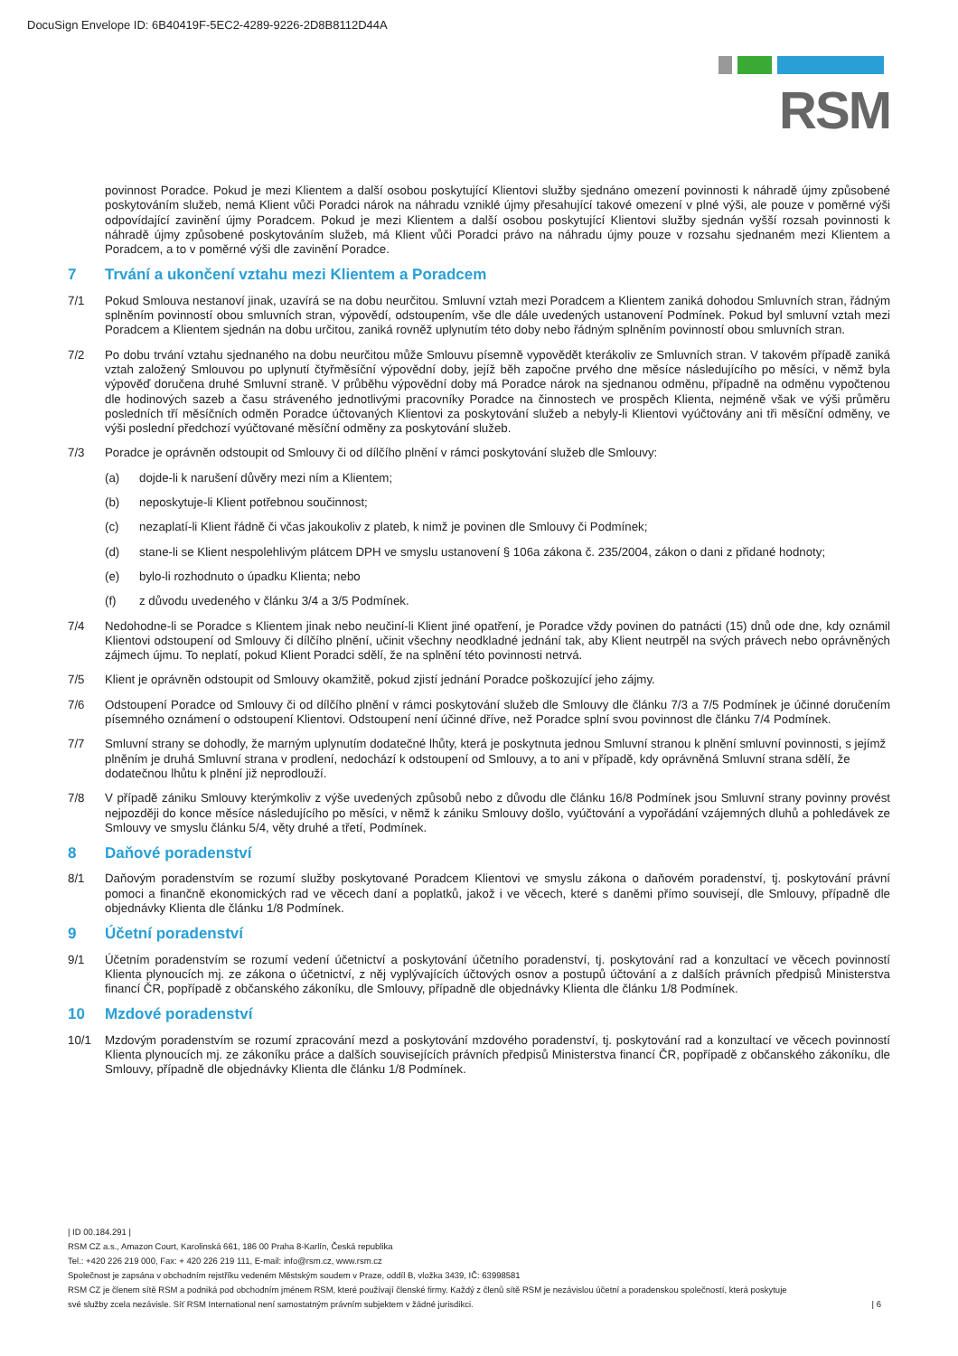DocuSign Envelope ID: 6B40419F-5EC2-4289-9226-2D8B8112D44A
RSM
povinnost Poradce. Pokud je mezi Klientem a další osobou poskytující Klientovi služby sjednáno omezení povinnosti k náhradě újmy způsobené poskytováním služeb, nemá Klient vůči Poradci nárok na náhradu vzniklé újmy přesahující takové omezení v plné výši, ale pouze v poměrné výši odpovídající zavinění újmy Poradcem. Pokud je mezi Klientem a další osobou poskytující Klientovi služby sjednán vyšší rozsah povinnosti k náhradě újmy způsobené poskytováním služeb, má Klient vůči Poradci právo na náhradu újmy pouze v rozsahu sjednaném mezi Klientem a Poradcem, a to v poměrné výši dle zavinění Poradce.
7 Trvání a ukončení vztahu mezi Klientem a Poradcem
7/1 Pokud Smlouva nestanoví jinak, uzavírá se na dobu neurčitou. Smluvní vztah mezi Poradcem a Klientem zaniká dohodou Smluvních stran, řádným splněním povinností obou smluvních stran, výpovědí, odstoupením, vše dle dále uvedených ustanovení Podmínek. Pokud byl smluvní vztah mezi Poradcem a Klientem sjednán na dobu určitou, zaniká rovněž uplynutím této doby nebo řádným splněním povinností obou smluvních stran.
7/2 Po dobu trvání vztahu sjednaného na dobu neurčitou může Smlouvu písemně vypovědět kterákoliv ze Smluvních stran. V takovém případě zaniká vztah založený Smlouvou po uplynutí čtyřměsíční výpovědní doby, jejíž běh započne prvého dne měsíce následujícího po měsíci, v němž byla výpověď doručena druhé Smluvní straně. V průběhu výpovědní doby má Poradce nárok na sjednanou odměnu, případně na odměnu vypočtenou dle hodinových sazeb a času stráveného jednotlivými pracovníky Poradce na činnostech ve prospěch Klienta, nejméně však ve výši průměru posledních tří měsíčních odměn Poradce účtovaných Klientovi za poskytování služeb a nebyly-li Klientovi vyúčtovány ani tři měsíční odměny, ve výši poslední předchozí vyúčtované měsíční odměny za poskytování služeb.
7/3 Poradce je oprávněn odstoupit od Smlouvy či od dílčího plnění v rámci poskytování služeb dle Smlouvy:
(a) dojde-li k narušení důvěry mezi ním a Klientem;
(b) neposkytuje-li Klient potřebnou součinnost;
(c) nezaplatí-li Klient řádně či včas jakoukoliv z plateb, k nimž je povinen dle Smlouvy či Podmínek;
(d) stane-li se Klient nespolehlivým plátcem DPH ve smyslu ustanovení § 106a zákona č. 235/2004, zákon o dani z přidané hodnoty;
(e) bylo-li rozhodnuto o úpadku Klienta; nebo
(f) z důvodu uvedeného v článku 3/4 a 3/5 Podmínek.
7/4 Nedohodne-li se Poradce s Klientem jinak nebo neučiní-li Klient jiné opatření, je Poradce vždy povinen do patnácti (15) dnů ode dne, kdy oznámil Klientovi odstoupení od Smlouvy či dílčího plnění, učinit všechny neodkladné jednání tak, aby Klient neutrpěl na svých právech nebo oprávněných zájmech újmu. To neplatí, pokud Klient Poradci sdělí, že na splnění této povinnosti netrvá.
7/5 Klient je oprávněn odstoupit od Smlouvy okamžitě, pokud zjistí jednání Poradce poškozující jeho zájmy.
7/6 Odstoupení Poradce od Smlouvy či od dílčího plnění v rámci poskytování služeb dle Smlouvy dle článku 7/3 a 7/5 Podmínek je účinné doručením písemného oznámení o odstoupení Klientovi. Odstoupení není účinné dříve, než Poradce splní svou povinnost dle článku 7/4 Podmínek.
7/7 Smluvní strany se dohodly, že marným uplynutím dodatečné lhůty, která je poskytnuta jednou Smluvní stranou k plnění smluvní povinnosti, s jejímž plněním je druhá Smluvní strana v prodlení, nedochází k odstoupení od Smlouvy, a to ani v případě, kdy oprávněná Smluvní strana sdělí, že dodatečnou lhůtu k plnění již neprodlouží.
7/8 V případě zániku Smlouvy kterýmkoliv z výše uvedených způsobů nebo z důvodu dle článku 16/8 Podmínek jsou Smluvní strany povinny provést nejpozději do konce měsíce následujícího po měsíci, v němž k zániku Smlouvy došlo, vyúčtování a vypořádání vzájemných dluhů a pohledávek ze Smlouvy ve smyslu článku 5/4, věty druhé a třetí, Podmínek.
8 Daňové poradenství
8/1 Daňovým poradenstvím se rozumí služby poskytované Poradcem Klientovi ve smyslu zákona o daňovém poradenství, tj. poskytování právní pomoci a finančně ekonomických rad ve věcech daní a poplatků, jakož i ve věcech, které s daněmi přímo souvisejí, dle Smlouvy, případně dle objednávky Klienta dle článku 1/8 Podmínek.
9 Účetní poradenství
9/1 Účetním poradenstvím se rozumí vedení účetnictví a poskytování účetního poradenství, tj. poskytování rad a konzultací ve věcech povinností Klienta plynoucích mj. ze zákona o účetnictví, z něj vyplývajících účtových osnov a postupů účtování a z dalších právních předpisů Ministerstva financí ČR, popřípadě z občanského zákoníku, dle Smlouvy, případně dle objednávky Klienta dle článku 1/8 Podmínek.
10 Mzdové poradenství
10/1 Mzdovým poradenstvím se rozumí zpracování mezd a poskytování mzdového poradenství, tj. poskytování rad a konzultací ve věcech povinností Klienta plynoucích mj. ze zákoníku práce a dalších souvisejících právních předpisů Ministerstva financí ČR, popřípadě z občanského zákoníku, dle Smlouvy, případně dle objednávky Klienta dle článku 1/8 Podmínek.
| ID 00.184.291 |
RSM CZ a.s., Amazon Court, Karolinská 661, 186 00 Praha 8-Karlín, Česká republika
Tel.: +420 226 219 000, Fax: + 420 226 219 111, E-mail: info@rsm.cz, www.rsm.cz
Společnost je zapsána v obchodním rejstříku vedeném Městským soudem v Praze, oddíl B, vložka 3439, IČ: 63998581
RSM CZ je členem sítě RSM a podniká pod obchodním jménem RSM, které používají členské firmy. Každý z členů sítě RSM je nezávislou účetní a poradenskou společností, která poskytuje
své služby zcela nezávisle. Síť RSM International není samostatným právním subjektem v žádné jurisdikci. | 6